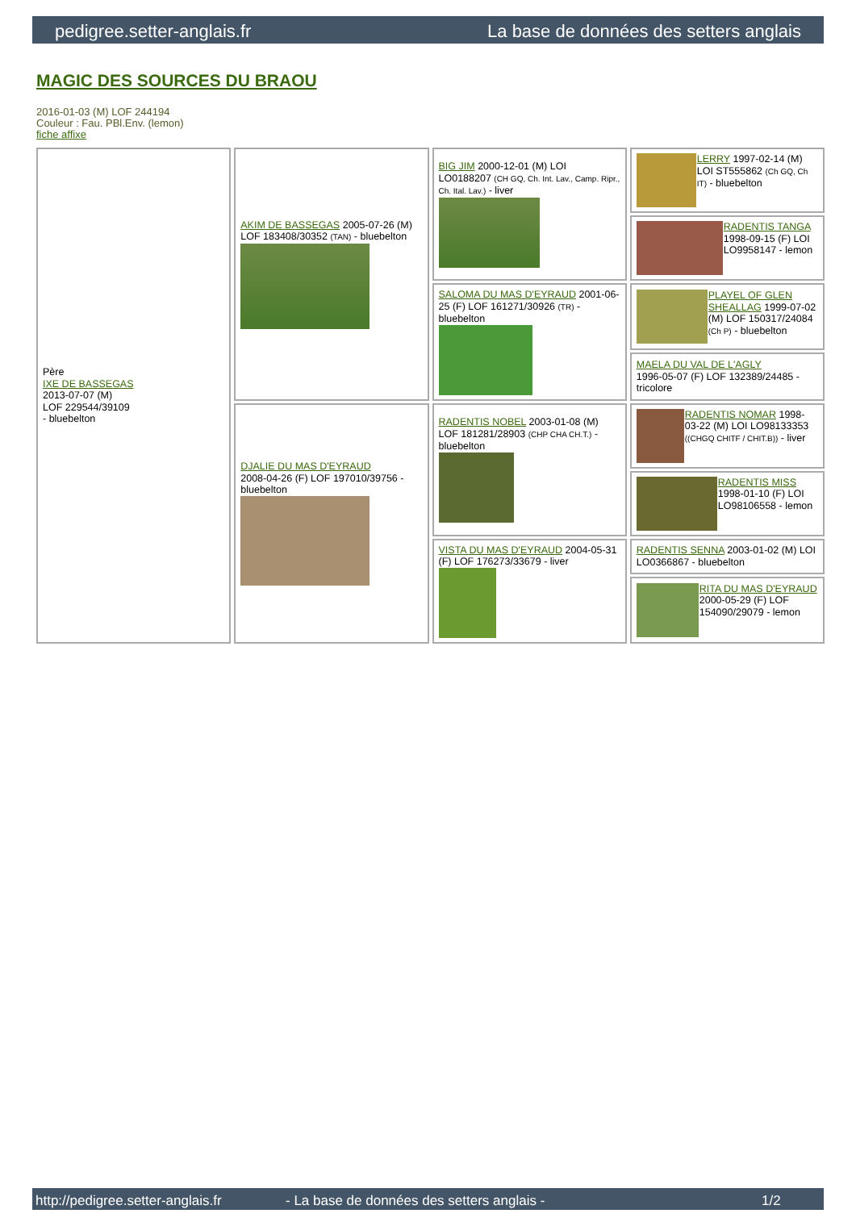pedigree.setter-anglais.fr La base de données des setters anglais
MAGIC DES SOURCES DU BRAOU
2016-01-03 (M) LOF 244194
Couleur : Fau. PBl.Env. (lemon)
fiche affixe
| Père IXE DE BASSEGAS 2013-07-07 (M) LOF 229544/39109 - bluebelton | AKIM DE BASSEGAS 2005-07-26 (M) LOF 183408/30352 (TAN) - bluebelton | BIG JIM 2000-12-01 (M) LOI LO0188207 (CH GQ, Ch. Int. Lav., Camp. Ripr., Ch. Ital. Lav.) - liver | LERRY 1997-02-14 (M) LOI ST555862 (Ch GQ, Ch IT) - bluebelton |
| | | | RADENTIS TANGA 1998-09-15 (F) LOI LO9958147 - lemon |
| | | SALOMA DU MAS D'EYRAUD 2001-06-25 (F) LOF 161271/30926 (TR) - bluebelton | PLAYEL OF GLEN SHEALLAG 1999-07-02 (M) LOF 150317/24084 (Ch P) - bluebelton |
| | | | MAELA DU VAL DE L'AGLY 1996-05-07 (F) LOF 132389/24485 - tricolore |
| | DJALIE DU MAS D'EYRAUD 2008-04-26 (F) LOF 197010/39756 - bluebelton | RADENTIS NOBEL 2003-01-08 (M) LOF 181281/28903 (CHP CHA CH.T.) - bluebelton | RADENTIS NOMAR 1998-03-22 (M) LOI LO98133353 ((CHGQ CHITF / CHIT.B)) - liver |
| | | | RADENTIS MISS 1998-01-10 (F) LOI LO98106558 - lemon |
| | | VISTA DU MAS D'EYRAUD 2004-05-31 (F) LOF 176273/33679 - liver | RADENTIS SENNA 2003-01-02 (M) LOI LO0366867 - bluebelton |
| | | | RITA DU MAS D'EYRAUD 2000-05-29 (F) LOF 154090/29079 - lemon |
http://pedigree.setter-anglais.fr - La base de données des setters anglais - 1/2